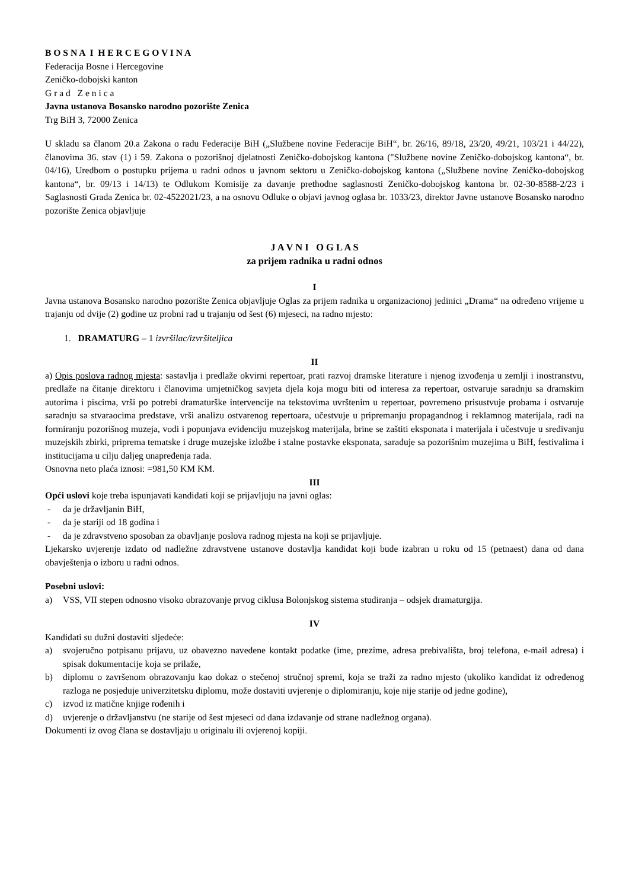B O S N A I H E R C E G O V I N A
Federacija Bosne i Hercegovine
Zeničko-dobojski kanton
G r a d Z e n i c a
Javna ustanova Bosansko narodno pozorište Zenica
Trg BiH 3, 72000 Zenica
U skladu sa članom 20.a Zakona o radu Federacije BiH („Službene novine Federacije BiH“, br. 26/16, 89/18, 23/20, 49/21, 103/21 i 44/22), članovima 36. stav (1) i 59. Zakona o pozorišnoj djelatnosti Zeničko-dobojskog kantona ("Službene novine Zeničko-dobojskog kantona“, br. 04/16), Uredbom o postupku prijema u radni odnos u javnom sektoru u Zeničko-dobojskog kantona („Službene novine Zeničko-dobojskog kantona“, br. 09/13 i 14/13) te Odlukom Komisije za davanje prethodne saglasnosti Zeničko-dobojskog kantona br. 02-30-8588-2/23 i Saglasnosti Grada Zenica br. 02-4522021/23, a na osnovu Odluke o objavi javnog oglasa br. 1033/23, direktor Javne ustanove Bosansko narodno pozorište Zenica objavljuje
J A V N I O G L A S
za prijem radnika u radni odnos
I
Javna ustanova Bosansko narodno pozorište Zenica objavljuje Oglas za prijem radnika u organizacionoj jedinici „Drama“ na određeno vrijeme u trajanju od dvije (2) godine uz probni rad u trajanju od šest (6) mjeseci, na radno mjesto:
1. DRAMATURG – 1 izvršilac/izvršiteljica
II
a) Opis poslova radnog mjesta: sastavlja i predlaže okvirni repertoar, prati razvoj dramske literature i njenog izvođenja u zemlji i inostranstvu, predlaže na čitanje direktoru i članovima umjetničkog savjeta djela koja mogu biti od interesa za repertoar, ostvaruje saradnju sa dramskim autorima i piscima, vrši po potrebi dramaturške intervencije na tekstovima uvrštenim u repertoar, povremeno prisustvuje probama i ostvaruje saradnju sa stvaraocima predstave, vrši analizu ostvarenog repertoara, učestvuje u pripremanju propagandnog i reklamnog materijala, radi na formiranju pozorišnog muzeja, vodi i popunjava evidenciju muzejskog materijala, brine se zaštiti eksponata i materijala i učestvuje u sređivanju muzejskih zbirki, priprema tematske i druge muzejske izložbe i stalne postavke eksponata, sarađuje sa pozorišnim muzejima u BiH, festivalima i institucijama u cilju daljeg unapređenja rada.
Osnovna neto plaća iznosi: =981,50 KM KM.
III
Opći uslovi koje treba ispunjavati kandidati koji se prijavljuju na javni oglas:
- da je državljanin BiH,
- da je stariji od 18 godina i
- da je zdravstveno sposoban za obavljanje poslova radnog mjesta na koji se prijavljuje.
Ljekarsko uvjerenje izdato od nadležne zdravstvene ustanove dostavlja kandidat koji bude izabran u roku od 15 (petnaest) dana od dana obavještenja o izboru u radni odnos.
Posebni uslovi:
a) VSS, VII stepen odnosno visoko obrazovanje prvog ciklusa Bolonjskog sistema studiranja – odsjek dramaturgija.
IV
Kandidati su dužni dostaviti sljedeće:
a) svojeručno potpisanu prijavu, uz obavezno navedene kontakt podatke (ime, prezime, adresa prebivališta, broj telefona, e-mail adresa) i spisak dokumentacije koja se prilaže,
b) diplomu o završenom obrazovanju kao dokaz o stečenoj stručnoj spremi, koja se traži za radno mjesto (ukoliko kandidat iz određenog razloga ne posjeduje univerzitetsku diplomu, može dostaviti uvjerenje o diplomiranju, koje nije starije od jedne godine),
c) izvod iz matične knjige rođenih i
d) uvjerenje o državljanstvu (ne starije od šest mjeseci od dana izdavanje od strane nadležnog organa).
Dokumenti iz ovog člana se dostavljaju u originalu ili ovjerenoj kopiji.